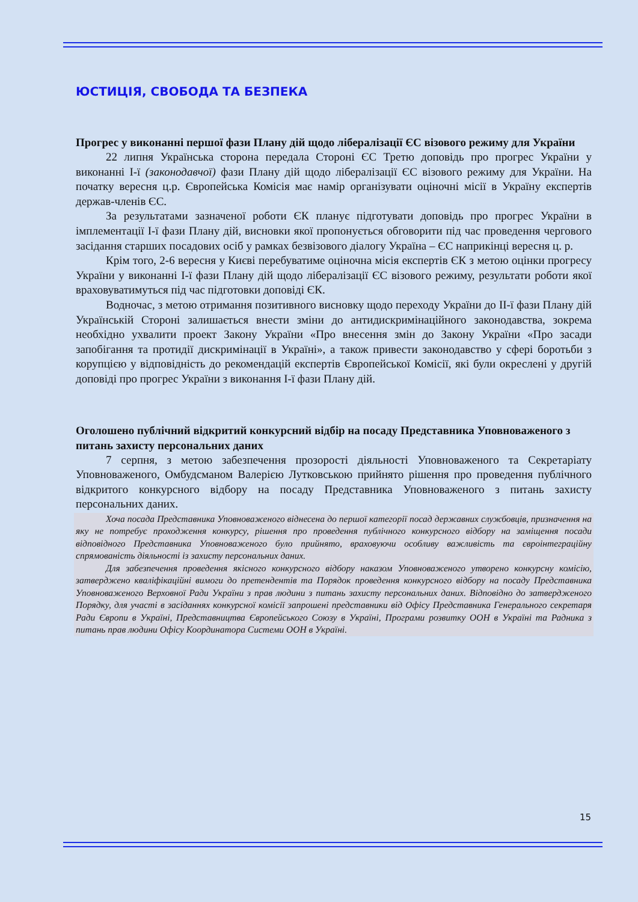ЮСТИЦІЯ, СВОБОДА ТА БЕЗПЕКА
Прогрес у виконанні першої фази Плану дій щодо лібералізації ЄС візового режиму для України
22 липня Українська сторона передала Стороні ЄС Третю доповідь про прогрес України у виконанні І-ї (законодавчої) фази Плану дій щодо лібералізації ЄС візового режиму для України. На початку вересня ц.р. Європейська Комісія має намір організувати оціночні місії в Україну експертів держав-членів ЄС.
За результатами зазначеної роботи ЄК планує підготувати доповідь про прогрес України в імплементації І-ї фази Плану дій, висновки якої пропонується обговорити під час проведення чергового засідання старших посадових осіб у рамках безвізового діалогу Україна – ЄС наприкінці вересня ц. р.
Крім того, 2-6 вересня у Києві перебуватиме оціночна місія експертів ЄК з метою оцінки прогресу України у виконанні І-ї фази Плану дій щодо лібералізації ЄС візового режиму, результати роботи якої враховуватимуться під час підготовки доповіді ЄК.
Водночас, з метою отримання позитивного висновку щодо переходу України до ІІ-ї фази Плану дій Українській Стороні залишається внести зміни до антидискримінаційного законодавства, зокрема необхідно ухвалити проект Закону України «Про внесення змін до Закону України «Про засади запобігання та протидії дискримінації в Україні», а також привести законодавство у сфері боротьби з корупцією у відповідність до рекомендацій експертів Європейської Комісії, які були окреслені у другій доповіді про прогрес України з виконання І-ї фази Плану дій.
Оголошено публічний відкритий конкурсний відбір на посаду Представника Уповноваженого з питань захисту персональних даних
7 серпня, з метою забезпечення прозорості діяльності Уповноваженого та Секретаріату Уповноваженого, Омбудсманом Валерією Лутковською прийнято рішення про проведення публічного відкритого конкурсного відбору на посаду Представника Уповноваженого з питань захисту персональних даних.
Хоча посада Представника Уповноваженого віднесена до першої категорії посад державних службовців, призначення на яку не потребує проходження конкурсу, рішення про проведення публічного конкурсного відбору на заміщення посади відповідного Представника Уповноваженого було прийнято, враховуючи особливу важливість та євроінтеграційну спрямованість діяльності із захисту персональних даних.
Для забезпечення проведення якісного конкурсного відбору наказом Уповноваженого утворено конкурсну комісію, затверджено кваліфікаційні вимоги до претендентів та Порядок проведення конкурсного відбору на посаду Представника Уповноваженого Верховної Ради України з прав людини з питань захисту персональних даних. Відповідно до затвердженого Порядку, для участі в засіданнях конкурсної комісії запрошені представники від Офісу Представника Генерального секретаря Ради Європи в Україні, Представництва Європейського Союзу в Україні, Програми розвитку ООН в Україні та Радника з питань прав людини Офісу Координатора Системи ООН в Україні.
15